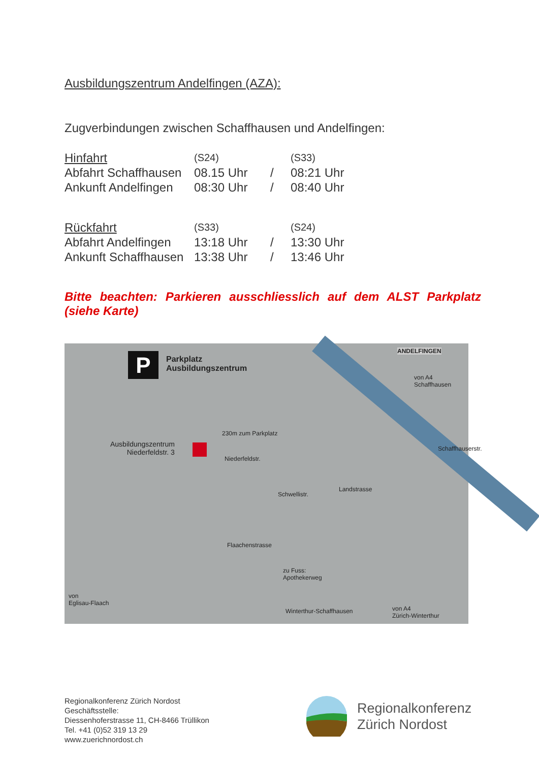Ausbildungszentrum Andelfingen (AZA):
Zugverbindungen zwischen Schaffhausen und Andelfingen:
| Hinfahrt | (S24) | | (S33) |
| Abfahrt Schaffhausen | 08.15 Uhr | / | 08:21 Uhr |
| Ankunft Andelfingen | 08:30 Uhr | / | 08:40 Uhr |
| Rückfahrt | (S33) | | (S24) |
| Abfahrt Andelfingen | 13:18 Uhr | / | 13:30 Uhr |
| Ankunft Schaffhausen | 13:38 Uhr | / | 13:46 Uhr |
Bitte beachten: Parkieren ausschliesslich auf dem ALST Parkplatz (siehe Karte)
P
Parkplatz
Ausbildungszentrum
ANDELFINGEN
von A4
Schaffhausen
230m zum Parkplatz
Ausbildungszentrum
Niederfeldstr. 3
Niederfeldstr.
Schwellistr.
Landstrasse
Schaffhauserstr.
Flaachenstrasse
zu Fuss:
Apothekerweg
von
Eglisau-Flaach
Winterthur-Schaffhausen von A4
Zürich-Winterthur
Regionalkonferenz Zürich Nordost
Geschäftsstelle:
Diessenhoferstrasse 11, CH-8466 Trüllikon
Tel. +41 (0)52 319 13 29
www.zuerichnordost.ch
Regionalkonferenz
Zürich Nordost